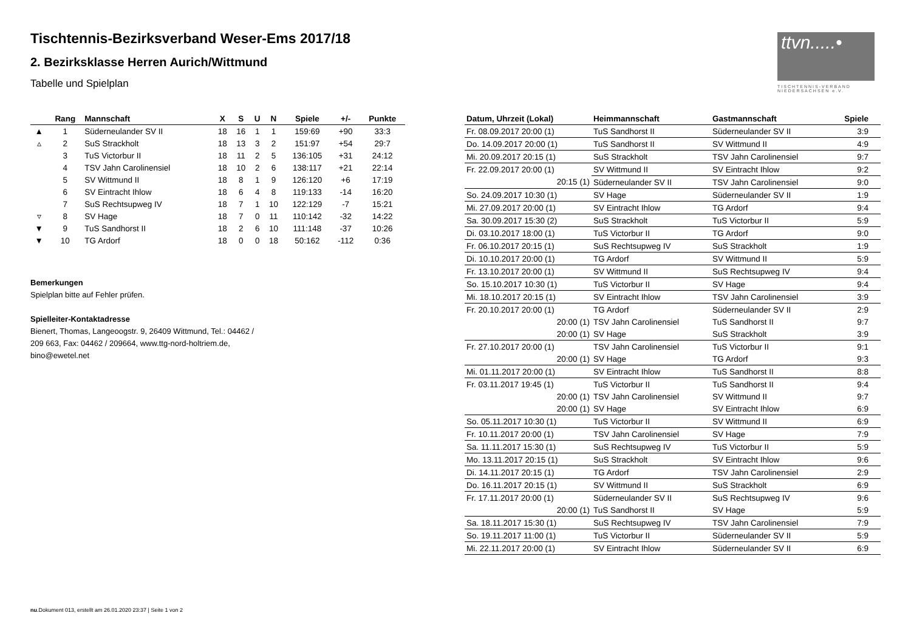Tischtennis-Bezirksverband Weser-Ems 2017/18
2. Bezirksklasse Herren Aurich/Wittmund
Tabelle und Spielplan
ttvn.....•
TISCHTENNIS-VERBAND NIEDERSACHSEN e.V.
| | Rang | Mannschaft | X | S | U | N | Spiele | +/- | Punkte |
| --- | --- | --- | --- | --- | --- | --- | --- | --- | --- |
| ▲ | 1 | Süderneulander SV II | 18 | 16 | 1 | 1 | 159:69 | +90 | 33:3 |
| ▵ | 2 | SuS Strackholt | 18 | 13 | 3 | 2 | 151:97 | +54 | 29:7 |
| | 3 | TuS Victorbur II | 18 | 11 | 2 | 5 | 136:105 | +31 | 24:12 |
| | 4 | TSV Jahn Carolinensiel | 18 | 10 | 2 | 6 | 138:117 | +21 | 22:14 |
| | 5 | SV Wittmund II | 18 | 8 | 1 | 9 | 126:120 | +6 | 17:19 |
| | 6 | SV Eintracht Ihlow | 18 | 6 | 4 | 8 | 119:133 | -14 | 16:20 |
| | 7 | SuS Rechtsupweg IV | 18 | 7 | 1 | 10 | 122:129 | -7 | 15:21 |
| ▿ | 8 | SV Hage | 18 | 7 | 0 | 11 | 110:142 | -32 | 14:22 |
| ▼ | 9 | TuS Sandhorst II | 18 | 2 | 6 | 10 | 111:148 | -37 | 10:26 |
| ▼ | 10 | TG Ardorf | 18 | 0 | 0 | 18 | 50:162 | -112 | 0:36 |
Bemerkungen
Spielplan bitte auf Fehler prüfen.
Spielleiter-Kontaktadresse
Bienert, Thomas, Langeoogstr. 9, 26409 Wittmund, Tel.: 04462 /
209 663, Fax: 04462 / 209664, www.ttg-nord-holtriem.de,
bino@ewetel.net
| Datum, Uhrzeit (Lokal) | Heimmannschaft | Gastmannschaft | Spiele |
| --- | --- | --- | --- |
| Fr. 08.09.2017 20:00 (1) | TuS Sandhorst II | Süderneulander SV II | 3:9 |
| Do. 14.09.2017 20:00 (1) | TuS Sandhorst II | SV Wittmund II | 4:9 |
| Mi. 20.09.2017 20:15 (1) | SuS Strackholt | TSV Jahn Carolinensiel | 9:7 |
| Fr. 22.09.2017 20:00 (1) | SV Wittmund II | SV Eintracht Ihlow | 9:2 |
| 20:15 (1) | Süderneulander SV II | TSV Jahn Carolinensiel | 9:0 |
| So. 24.09.2017 10:30 (1) | SV Hage | Süderneulander SV II | 1:9 |
| Mi. 27.09.2017 20:00 (1) | SV Eintracht Ihlow | TG Ardorf | 9:4 |
| Sa. 30.09.2017 15:30 (2) | SuS Strackholt | TuS Victorbur II | 5:9 |
| Di. 03.10.2017 18:00 (1) | TuS Victorbur II | TG Ardorf | 9:0 |
| Fr. 06.10.2017 20:15 (1) | SuS Rechtsupweg IV | SuS Strackholt | 1:9 |
| Di. 10.10.2017 20:00 (1) | TG Ardorf | SV Wittmund II | 5:9 |
| Fr. 13.10.2017 20:00 (1) | SV Wittmund II | SuS Rechtsupweg IV | 9:4 |
| So. 15.10.2017 10:30 (1) | TuS Victorbur II | SV Hage | 9:4 |
| Mi. 18.10.2017 20:15 (1) | SV Eintracht Ihlow | TSV Jahn Carolinensiel | 3:9 |
| Fr. 20.10.2017 20:00 (1) | TG Ardorf | Süderneulander SV II | 2:9 |
| 20:00 (1) | TSV Jahn Carolinensiel | TuS Sandhorst II | 9:7 |
| 20:00 (1) | SV Hage | SuS Strackholt | 3:9 |
| Fr. 27.10.2017 20:00 (1) | TSV Jahn Carolinensiel | TuS Victorbur II | 9:1 |
| 20:00 (1) | SV Hage | TG Ardorf | 9:3 |
| Mi. 01.11.2017 20:00 (1) | SV Eintracht Ihlow | TuS Sandhorst II | 8:8 |
| Fr. 03.11.2017 19:45 (1) | TuS Victorbur II | TuS Sandhorst II | 9:4 |
| 20:00 (1) | TSV Jahn Carolinensiel | SV Wittmund II | 9:7 |
| 20:00 (1) | SV Hage | SV Eintracht Ihlow | 6:9 |
| So. 05.11.2017 10:30 (1) | TuS Victorbur II | SV Wittmund II | 6:9 |
| Fr. 10.11.2017 20:00 (1) | TSV Jahn Carolinensiel | SV Hage | 7:9 |
| Sa. 11.11.2017 15:30 (1) | SuS Rechtsupweg IV | TuS Victorbur II | 5:9 |
| Mo. 13.11.2017 20:15 (1) | SuS Strackholt | SV Eintracht Ihlow | 9:6 |
| Di. 14.11.2017 20:15 (1) | TG Ardorf | TSV Jahn Carolinensiel | 2:9 |
| Do. 16.11.2017 20:15 (1) | SV Wittmund II | SuS Strackholt | 6:9 |
| Fr. 17.11.2017 20:00 (1) | Süderneulander SV II | SuS Rechtsupweg IV | 9:6 |
| 20:00 (1) | TuS Sandhorst II | SV Hage | 5:9 |
| Sa. 18.11.2017 15:30 (1) | SuS Rechtsupweg IV | TSV Jahn Carolinensiel | 7:9 |
| So. 19.11.2017 11:00 (1) | TuS Victorbur II | Süderneulander SV II | 5:9 |
| Mi. 22.11.2017 20:00 (1) | SV Eintracht Ihlow | Süderneulander SV II | 6:9 |
nu.Dokument 013, erstellt am 26.01.2020 23:37 | Seite 1 von 2